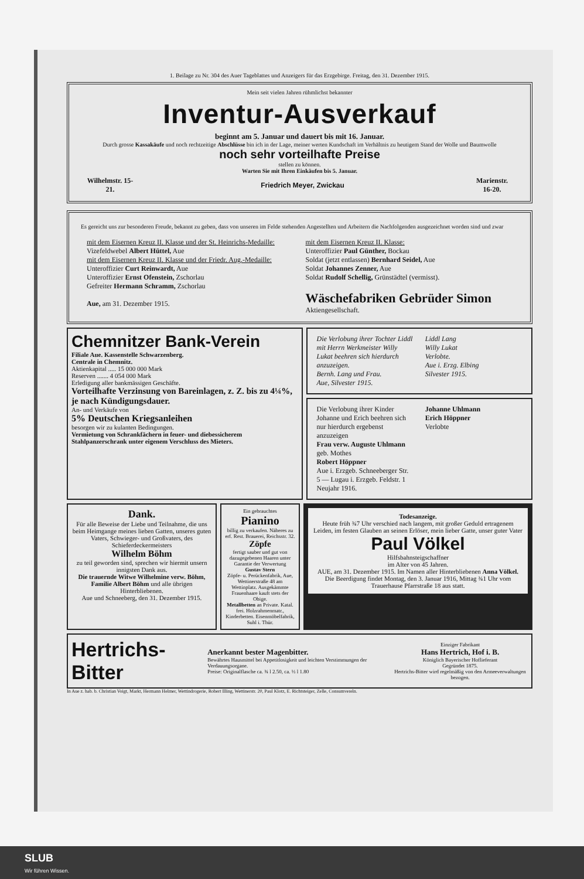1. Beilage zu Nr. 304 des Auer Tageblattes und Anzeigers für das Erzgebirge. Freitag, den 31. Dezember 1915.
Mein seit vielen Jahren rühmlichst bekannter
Inventur-Ausverkauf
beginnt am 5. Januar und dauert bis mit 16. Januar.
Durch grosse Kassakäufe und noch rechtzeitige Abschlüsse bin ich in der Lage, meiner werten Kundschaft im Verhältnis zu heutigem Stand der Wolle und Baumwolle
noch sehr vorteilhafte Preise
stellen zu können.
Warten Sie mit Ihren Einkäufen bis 5. Januar.
Wilhelmstr. 15-21. Friedrich Meyer, Zwickau Marienstr. 16-20.
Es gereicht uns zur besonderen Freude, bekannt zu geben, dass von unseren im Felde stehenden Angestellten und Arbeitern die Nachfolgenden ausgezeichnet worden sind und zwar
mit dem Eisernen Kreuz II. Klasse und der St. Heinrichs-Medaille:
Vizefeldwebel Albert Hüttel, Aue
mit dem Eisernen Kreuz II. Klasse und der Friedr. Aug.-Medaille:
Unteroffizier Curt Reinwardt, Aue
Unteroffizier Ernst Ofenstein, Zschorlau
Gefreiter Hermann Schramm, Zschorlau
Aue, am 31. Dezember 1915.
mit dem Eisernen Kreuz II. Klasse:
Unteroffizier Paul Günther, Bockau
Soldat (jetzt entlassen) Bernhard Seidel, Aue
Soldat Johannes Zenner, Aue
Soldat Rudolf Schellig, Grünstädtel (vermisst).
Wäschefabriken Gebrüder Simon
Aktiengesellschaft.
Chemnitzer Bank-Verein
Filiale Aue. Kassenstelle Schwarzenberg.
Centrale in Chemnitz.
Aktienkapital ..... 15 000 000 Mark
Reserven ....... 4 054 000 Mark
Erledigung aller bankmässigen Geschäfte.
Vorteilhafte Verzinsung von Bareinlagen, z. Z. bis zu 4¼%, je nach Kündigungsdauer.
An- und Verkäufe von
5% Deutschen Kriegsanleihen
besorgen wir zu kulanten Bedingungen.
Vermietung von Schrankfächern in feuer- und diebessicherem Stahlpanzerschrank unter eigenem Verschluss des Mieters.
Die Verlobung ihrer Tochter Liddl mit Herrn Werkmeister Willy Lukat beehren sich hierdurch anzuzeigen.
Bernh. Lang und Frau.
Aue, Silvester 1915.
Liddl Lang
Willy Lukat
Verlobte.
Aue i. Erzg. Elbing
Silvester 1915.
Die Verlobung ihrer Kinder Johanne und Erich beehren sich nur hierdurch ergebenst anzuzeigen
Frau verw. Auguste Uhlmann geb. Mothes
Robert Höppner
Aue i. Erzgeb. Schneeberger Str. 5 — Lugau i. Erzgeb. Feldstr. 1
Neujahr 1916.
Johanne Uhlmann
Erich Höppner
Verlobte
Dank.
Für alle Beweise der Liebe und Teilnahme, die uns beim Heimgange meines lieben Gatten, unseres guten Vaters, Schwieger- und Großvaters, des Schieferdeckermeisters
Wilhelm Böhm
zu teil geworden sind, sprechen wir hiermit unsern innigsten Dank aus.
Die trauernde Witwe Wilhelmine verw. Böhm, Familie Albert Böhm und alle übrigen Hinterbliebenen.
Aue und Schneeberg, den 31. Dezember 1915.
Ein gebrauchtes
Pianino
billig zu verkaufen. Näheres zu erf. Rest. Brauerei, Reichsstr. 32.
Zöpfe
fertigt sauber und gut von dazugegebenen Haaren unter Garantie der Verwertung
Gustav Stern
Zöpfe- u. Perückenfabrik, Aue, Wettinerstraße 48 am Wettinplatz. Ausgekämmte Frauenhaare kauft stets der Obige.
Metallbetten an Private. Katal. frei. Holzrahmenmatr., Kinderbetten. Eisenmöbelfabrik, Suhl i. Thür.
Todesanzeige.
Heute früh ¾7 Uhr verschied nach langem, mit großer Geduld ertragenem Leiden, im festen Glauben an seinen Erlöser, mein lieber Gatte, unser guter Vater
Paul Völkel
Hilfsbahnsteigschaffner
im Alter von 45 Jahren.
AUE, am 31. Dezember 1915. Im Namen aller Hinterbliebenen Anna Völkel.
Die Beerdigung findet Montag, den 3. Januar 1916, Mittag ¾1 Uhr vom Trauerhause Pfarrstraße 18 aus statt.
Hertrichs-Bitter
Anerkannt bester Magenbitter.
Bewährtes Hausmittel bei Appetitlosigkeit und leichten Verstimmungen der Verdauungsorgane.
Preise: Originalflasche ca. ¾ l 2.50, ca. ⅓ l 1.80
Einziger Fabrikant
Hans Hertrich, Hof i. B.
Königlich Bayerischer Hoflieferant
Gegründet 1875.
Hertrichs-Bitter wird regelmäßig von den Armeeverwaltungen bezogen.
In Aue z. hab. b. Christian Voigt, Markt, Hermann Helmer, Wettindrogerie, Robert Illing, Wettinerstr. 20, Paul Klotz, E. Richtsteiger, Zelle, Consumvereln.
SLUB
Wir führen Wissen.